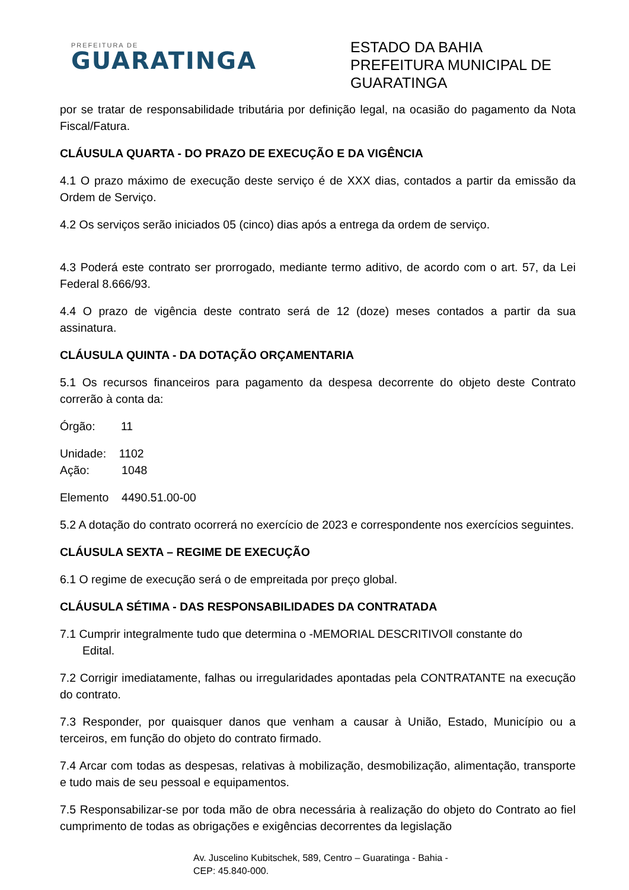PREFEITURA DE
GUARATINGA
ESTADO DA BAHIA
PREFEITURA MUNICIPAL DE GUARATINGA
por se tratar de responsabilidade tributária por definição legal, na ocasião do pagamento da Nota Fiscal/Fatura.
CLÁUSULA QUARTA - DO PRAZO DE EXECUÇÃO E DA VIGÊNCIA
4.1 O prazo máximo de execução deste serviço é de XXX dias, contados a partir da emissão da Ordem de Serviço.
4.2 Os serviços serão iniciados 05 (cinco) dias após a entrega da ordem de serviço.
4.3 Poderá este contrato ser prorrogado, mediante termo aditivo, de acordo com o art. 57, da Lei Federal 8.666/93.
4.4 O prazo de vigência deste contrato será de 12 (doze) meses contados a partir da sua assinatura.
CLÁUSULA QUINTA - DA DOTAÇÃO ORÇAMENTARIA
5.1 Os recursos financeiros para pagamento da despesa decorrente do objeto deste Contrato correrão à conta da:
Órgão: 11
Unidade: 1102
Ação: 1048
Elemento 4490.51.00-00
5.2 A dotação do contrato ocorrerá no exercício de 2023 e correspondente nos exercícios seguintes.
CLÁUSULA SEXTA – REGIME DE EXECUÇÃO
6.1 O regime de execução será o de empreitada por preço global.
CLÁUSULA SÉTIMA - DAS RESPONSABILIDADES DA CONTRATADA
7.1 Cumprir integralmente tudo que determina o -MEMORIAL DESCRITIVO‖ constante do
Edital.
7.2 Corrigir imediatamente, falhas ou irregularidades apontadas pela CONTRATANTE na execução do contrato.
7.3 Responder, por quaisquer danos que venham a causar à União, Estado, Município ou a terceiros, em função do objeto do contrato firmado.
7.4 Arcar com todas as despesas, relativas à mobilização, desmobilização, alimentação, transporte e tudo mais de seu pessoal e equipamentos.
7.5 Responsabilizar-se por toda mão de obra necessária à realização do objeto do Contrato ao fiel cumprimento de todas as obrigações e exigências decorrentes da legislação
Av. Juscelino Kubitschek, 589, Centro – Guaratinga - Bahia -
CEP: 45.840-000.